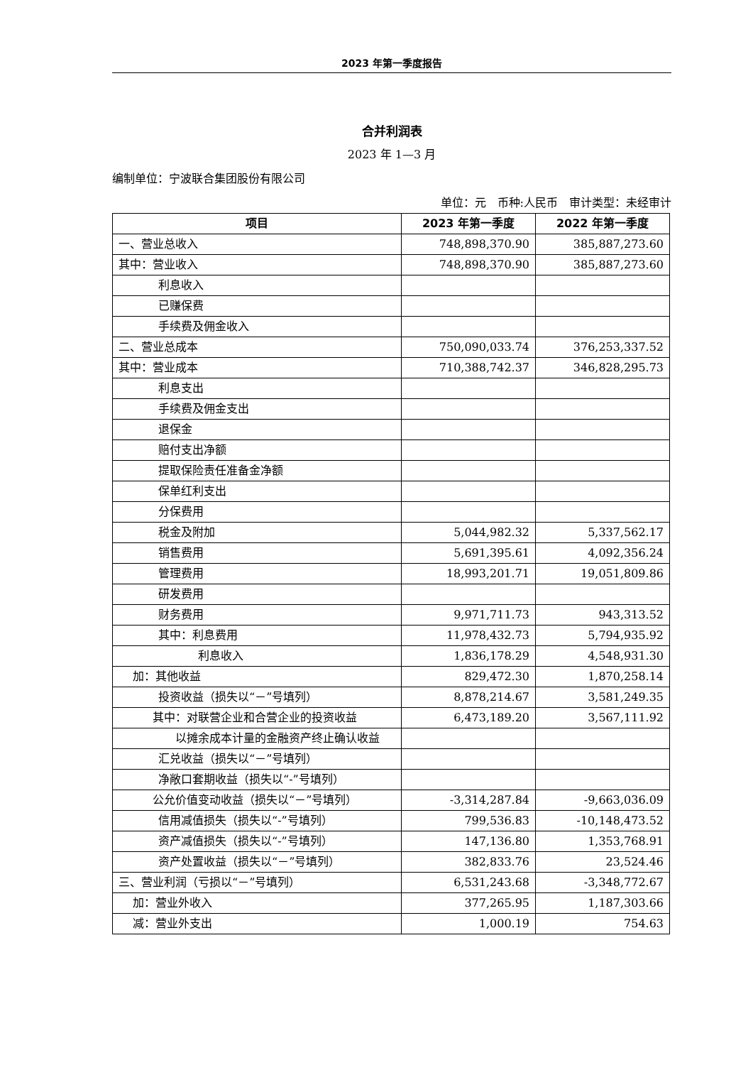2023 年第一季度报告
合并利润表
2023 年 1—3 月
编制单位：宁波联合集团股份有限公司
单位：元　币种:人民币　审计类型：未经审计
| 项目 | 2023 年第一季度 | 2022 年第一季度 |
| --- | --- | --- |
| 一、营业总收入 | 748,898,370.90 | 385,887,273.60 |
| 其中：营业收入 | 748,898,370.90 | 385,887,273.60 |
| 利息收入 | | |
| 已赚保费 | | |
| 手续费及佣金收入 | | |
| 二、营业总成本 | 750,090,033.74 | 376,253,337.52 |
| 其中：营业成本 | 710,388,742.37 | 346,828,295.73 |
| 利息支出 | | |
| 手续费及佣金支出 | | |
| 退保金 | | |
| 赔付支出净额 | | |
| 提取保险责任准备金净额 | | |
| 保单红利支出 | | |
| 分保费用 | | |
| 税金及附加 | 5,044,982.32 | 5,337,562.17 |
| 销售费用 | 5,691,395.61 | 4,092,356.24 |
| 管理费用 | 18,993,201.71 | 19,051,809.86 |
| 研发费用 | | |
| 财务费用 | 9,971,711.73 | 943,313.52 |
| 其中：利息费用 | 11,978,432.73 | 5,794,935.92 |
| 利息收入 | 1,836,178.29 | 4,548,931.30 |
| 加：其他收益 | 829,472.30 | 1,870,258.14 |
| 投资收益（损失以“－”号填列） | 8,878,214.67 | 3,581,249.35 |
| 其中：对联营企业和合营企业的投资收益 | 6,473,189.20 | 3,567,111.92 |
| 以摊余成本计量的金融资产终止确认收益 | | |
| 汇兑收益（损失以“－”号填列） | | |
| 净敞口套期收益（损失以“-”号填列） | | |
| 公允价值变动收益（损失以“－”号填列） | -3,314,287.84 | -9,663,036.09 |
| 信用减值损失（损失以“-”号填列） | 799,536.83 | -10,148,473.52 |
| 资产减值损失（损失以“-”号填列） | 147,136.80 | 1,353,768.91 |
| 资产处置收益（损失以“－”号填列） | 382,833.76 | 23,524.46 |
| 三、营业利润（亏损以“－”号填列） | 6,531,243.68 | -3,348,772.67 |
| 加：营业外收入 | 377,265.95 | 1,187,303.66 |
| 减：营业外支出 | 1,000.19 | 754.63 |